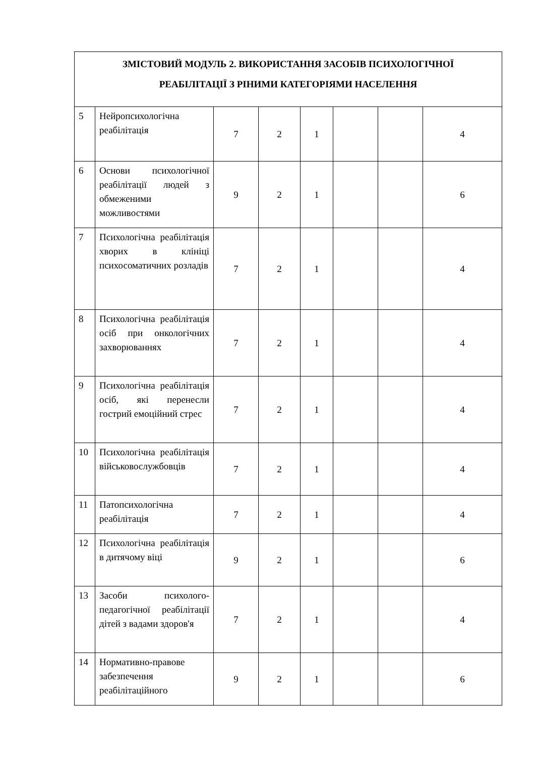| ЗМІСТОВИЙ МОДУЛЬ 2. ВИКОРИСТАННЯ ЗАСОБІВ ПСИХОЛОГІЧНОЇ РЕАБІЛІТАЦІЇ З РІНИМИ КАТЕГОРІЯМИ НАСЕЛЕННЯ | | | | | | | |
| 5 | Нейропсихологічна реабілітація | 7 | 2 | 1 | | | 4 |
| 6 | Основи психологічної реабілітації людей з обмеженими можливостями | 9 | 2 | 1 | | | 6 |
| 7 | Психологічна реабілітація хворих в клініці психосоматичних розладів | 7 | 2 | 1 | | | 4 |
| 8 | Психологічна реабілітація осіб при онкологічних захворюваннях | 7 | 2 | 1 | | | 4 |
| 9 | Психологічна реабілітація осіб, які перенесли гострий емоційний стрес | 7 | 2 | 1 | | | 4 |
| 10 | Психологічна реабілітація військовослужбовців | 7 | 2 | 1 | | | 4 |
| 11 | Патопсихологічна реабілітація | 7 | 2 | 1 | | | 4 |
| 12 | Психологічна реабілітація в дитячому віці | 9 | 2 | 1 | | | 6 |
| 13 | Засоби психолого-педагогічної реабілітації дітей з вадами здоров'я | 7 | 2 | 1 | | | 4 |
| 14 | Нормативно-правове забезпечення реабілітаційного | 9 | 2 | 1 | | | 6 |